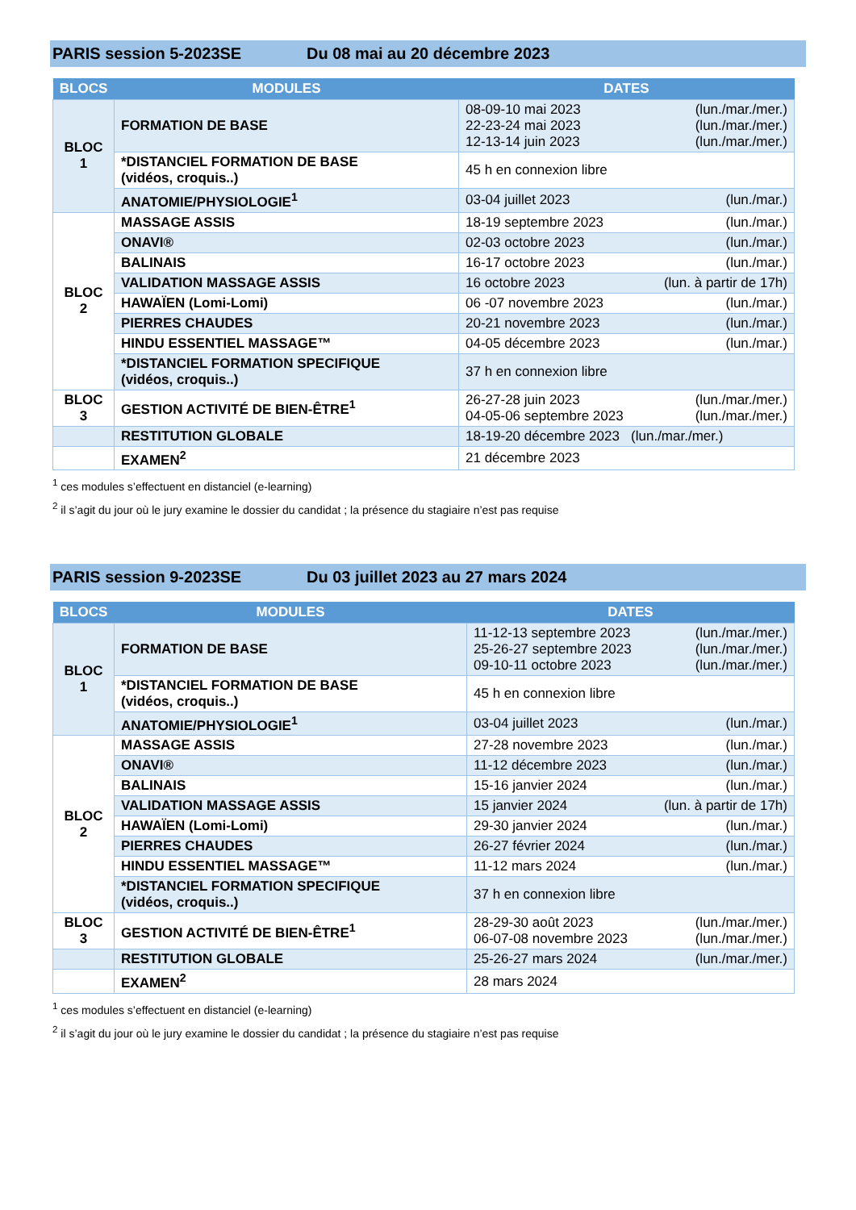PARIS session 5-2023SE Du 08 mai au 20 décembre 2023
| BLOCS | MODULES | DATES |
| --- | --- | --- |
| BLOC 1 | FORMATION DE BASE | 08-09-10 mai 2023 (lun./mar./mer.) 22-23-24 mai 2023 (lun./mar./mer.) 12-13-14 juin 2023 (lun./mar./mer.) |
| | *DISTANCIEL FORMATION DE BASE (vidéos, croquis..) | 45 h en connexion libre |
| | ANATOMIE/PHYSIOLOGIE<sup>1</sup> | 03-04 juillet 2023 (lun./mar.) |
| BLOC 2 | MASSAGE ASSIS | 18-19 septembre 2023 (lun./mar.) |
| | ONAVI® | 02-03 octobre 2023 (lun./mar.) |
| | BALINAIS | 16-17 octobre 2023 (lun./mar.) |
| | VALIDATION MASSAGE ASSIS | 16 octobre 2023 (lun. à partir de 17h) |
| | HAWAÏEN (Lomi-Lomi) | 06 -07 novembre 2023 (lun./mar.) |
| | PIERRES CHAUDES | 20-21 novembre 2023 (lun./mar.) |
| | HINDU ESSENTIEL MASSAGE™ | 04-05 décembre 2023 (lun./mar.) |
| | *DISTANCIEL FORMATION SPECIFIQUE (vidéos, croquis..) | 37 h en connexion libre |
| BLOC 3 | GESTION ACTIVITÉ DE BIEN-ÊTRE<sup>1</sup> | 26-27-28 juin 2023 (lun./mar./mer.) 04-05-06 septembre 2023 (lun./mar./mer.) |
| | RESTITUTION GLOBALE | 18-19-20 décembre 2023 (lun./mar./mer.) |
| | EXAMEN<sup>2</sup> | 21 décembre 2023 |
<sup>1</sup> ces modules s’effectuent en distanciel (e-learning)
<sup>2</sup> il s’agit du jour où le jury examine le dossier du candidat ; la présence du stagiaire n’est pas requise
PARIS session 9-2023SE Du 03 juillet 2023 au 27 mars 2024
| BLOCS | MODULES | DATES |
| --- | --- | --- |
| BLOC 1 | FORMATION DE BASE | 11-12-13 septembre 2023 (lun./mar./mer.) 25-26-27 septembre 2023 (lun./mar./mer.) 09-10-11 octobre 2023 (lun./mar./mer.) |
| | *DISTANCIEL FORMATION DE BASE (vidéos, croquis..) | 45 h en connexion libre |
| | ANATOMIE/PHYSIOLOGIE<sup>1</sup> | 03-04 juillet 2023 (lun./mar.) |
| BLOC 2 | MASSAGE ASSIS | 27-28 novembre 2023 (lun./mar.) |
| | ONAVI® | 11-12 décembre 2023 (lun./mar.) |
| | BALINAIS | 15-16 janvier 2024 (lun./mar.) |
| | VALIDATION MASSAGE ASSIS | 15 janvier 2024 (lun. à partir de 17h) |
| | HAWAÏEN (Lomi-Lomi) | 29-30 janvier 2024 (lun./mar.) |
| | PIERRES CHAUDES | 26-27 février 2024 (lun./mar.) |
| | HINDU ESSENTIEL MASSAGE™ | 11-12 mars 2024 (lun./mar.) |
| | *DISTANCIEL FORMATION SPECIFIQUE (vidéos, croquis..) | 37 h en connexion libre |
| BLOC 3 | GESTION ACTIVITÉ DE BIEN-ÊTRE<sup>1</sup> | 28-29-30 août 2023 (lun./mar./mer.) 06-07-08 novembre 2023 (lun./mar./mer.) |
| | RESTITUTION GLOBALE | 25-26-27 mars 2024 (lun./mar./mer.) |
| | EXAMEN<sup>2</sup> | 28 mars 2024 |
<sup>1</sup> ces modules s’effectuent en distanciel (e-learning)
<sup>2</sup> il s’agit du jour où le jury examine le dossier du candidat ; la présence du stagiaire n’est pas requise